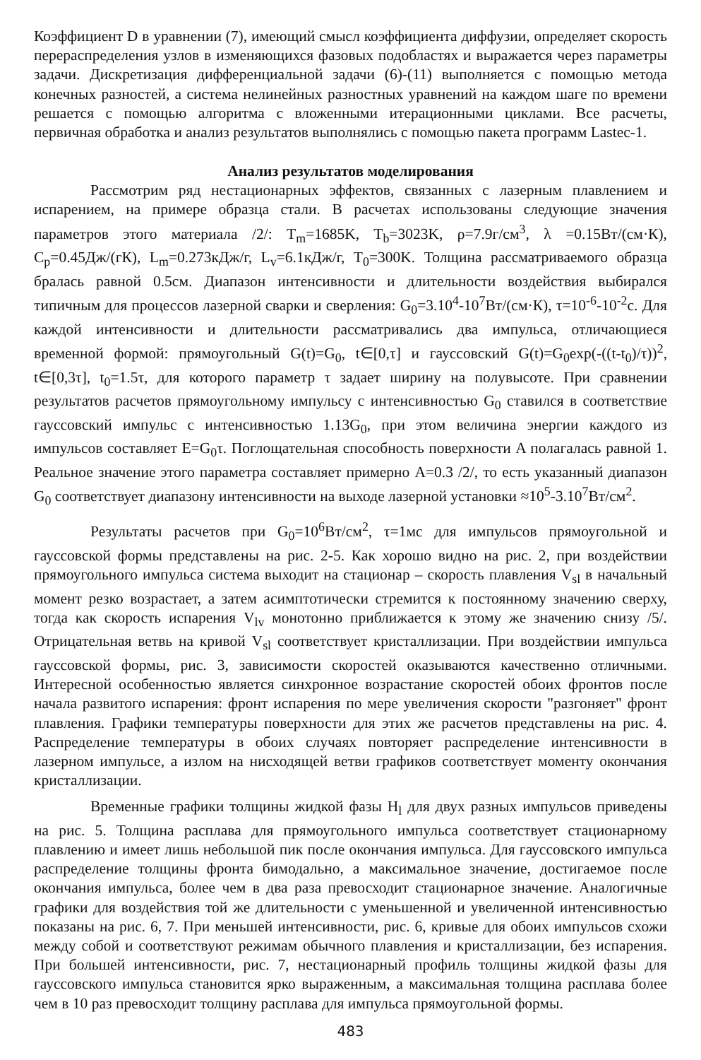Коэффициент D в уравнении (7), имеющий смысл коэффициента диффузии, определяет скорость перераспределения узлов в изменяющихся фазовых подобластях и выражается через параметры задачи. Дискретизация дифференциальной задачи (6)-(11) выполняется с помощью метода конечных разностей, а система нелинейных разностных уравнений на каждом шаге по времени решается с помощью алгоритма с вложенными итерационными циклами. Все расчеты, первичная обработка и анализ результатов выполнялись с помощью пакета программ Lastec-1.
Анализ результатов моделирования
Рассмотрим ряд нестационарных эффектов, связанных с лазерным плавлением и испарением, на примере образца стали. В расчетах использованы следующие значения параметров этого материала /2/: T<sub>m</sub>=1685K, T<sub>b</sub>=3023K, ρ=7.9г/см<sup>3</sup>, λ =0.15Вт/(см·К), C<sub>p</sub>=0.45Дж/(гК), L<sub>m</sub>=0.273кДж/г, L<sub>v</sub>=6.1кДж/г, T<sub>0</sub>=300K. Толщина рассматриваемого образца бралась равной 0.5см. Диапазон интенсивности и длительности воздействия выбирался типичным для процессов лазерной сварки и сверления: G<sub>0</sub>=3.10<sup>4</sup>-10<sup>7</sup>Вт/(см·К), τ=10<sup>-6</sup>-10<sup>-2</sup>с. Для каждой интенсивности и длительности рассматривались два импульса, отличающиеся временной формой: прямоугольный G(t)=G<sub>0</sub>, t∈[0,τ] и гауссовский G(t)=G<sub>0</sub>exp(-((t-t<sub>0</sub>)/τ))<sup>2</sup>, t∈[0,3τ], t<sub>0</sub>=1.5τ, для которого параметр τ задает ширину на полувысоте. При сравнении результатов расчетов прямоугольному импульсу с интенсивностью G<sub>0</sub> ставился в соответствие гауссовский импульс с интенсивностью 1.13G<sub>0</sub>, при этом величина энергии каждого из импульсов составляет E=G<sub>0</sub>τ. Поглощательная способность поверхности A полагалась равной 1. Реальное значение этого параметра составляет примерно A=0.3 /2/, то есть указанный диапазон G<sub>0</sub> соответствует диапазону интенсивности на выходе лазерной установки ≈10<sup>5</sup>-3.10<sup>7</sup>Вт/см<sup>2</sup>.
Результаты расчетов при G<sub>0</sub>=10<sup>6</sup>Вт/см<sup>2</sup>, τ=1мс для импульсов прямоугольной и гауссовской формы представлены на рис. 2-5. Как хорошо видно на рис. 2, при воздействии прямоугольного импульса система выходит на стационар – скорость плавления V<sub>sl</sub> в начальный момент резко возрастает, а затем асимптотически стремится к постоянному значению сверху, тогда как скорость испарения V<sub>lv</sub> монотонно приближается к этому же значению снизу /5/. Отрицательная ветвь на кривой V<sub>sl</sub> соответствует кристаллизации. При воздействии импульса гауссовской формы, рис. 3, зависимости скоростей оказываются качественно отличными. Интересной особенностью является синхронное возрастание скоростей обоих фронтов после начала развитого испарения: фронт испарения по мере увеличения скорости "разгоняет" фронт плавления. Графики температуры поверхности для этих же расчетов представлены на рис. 4. Распределение температуры в обоих случаях повторяет распределение интенсивности в лазерном импульсе, а излом на нисходящей ветви графиков соответствует моменту окончания кристаллизации.
Временные графики толщины жидкой фазы H<sub>l</sub> для двух разных импульсов приведены на рис. 5. Толщина расплава для прямоугольного импульса соответствует стационарному плавлению и имеет лишь небольшой пик после окончания импульса. Для гауссовского импульса распределение толщины фронта бимодально, а максимальное значение, достигаемое после окончания импульса, более чем в два раза превосходит стационарное значение. Аналогичные графики для воздействия той же длительности с уменьшенной и увеличенной интенсивностью показаны на рис. 6, 7. При меньшей интенсивности, рис. 6, кривые для обоих импульсов схожи между собой и соответствуют режимам обычного плавления и кристаллизации, без испарения. При большей интенсивности, рис. 7, нестационарный профиль толщины жидкой фазы для гауссовского импульса становится ярко выраженным, а максимальная толщина расплава более чем в 10 раз превосходит толщину расплава для импульса прямоугольной формы.
483